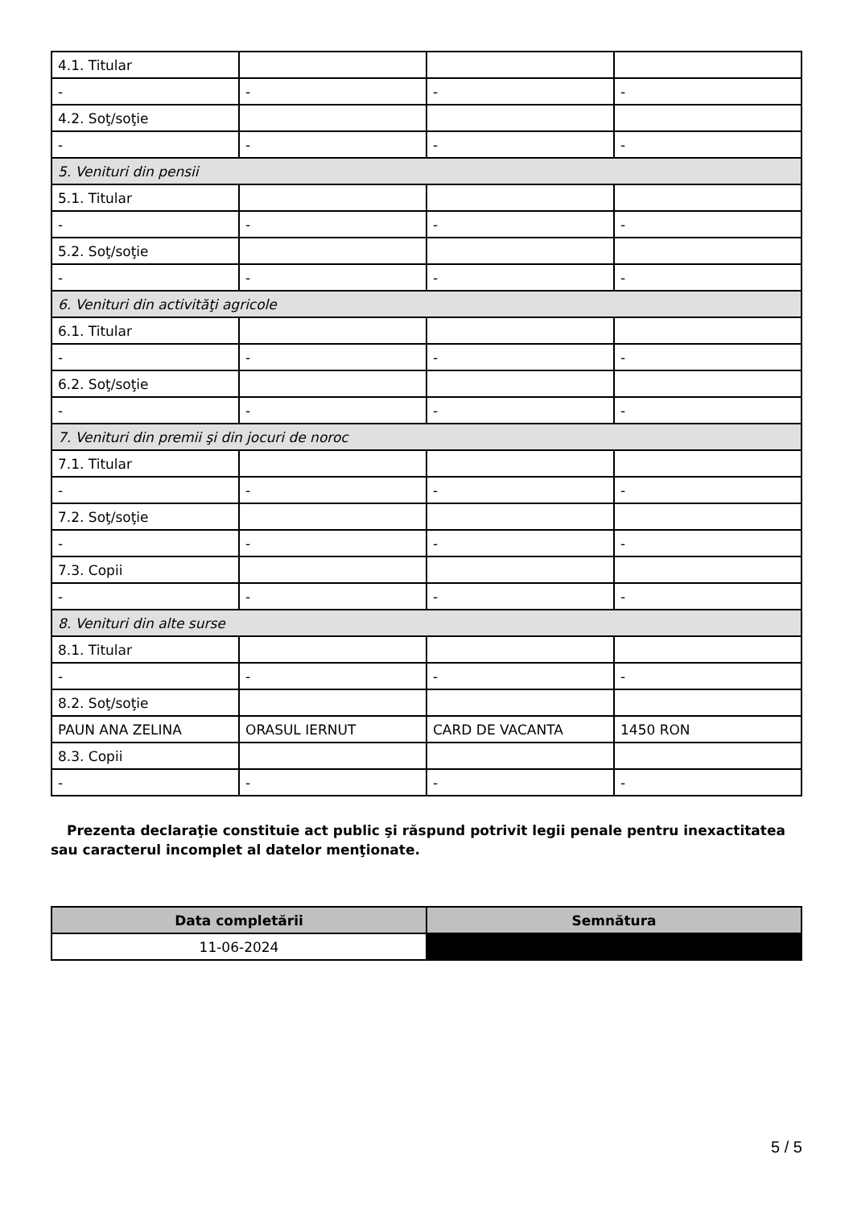| 4.1. Titular | | | |
| - | - | - | - |
| 4.2. Soţ/soţie | | | |
| - | - | - | - |
| 5. Venituri din pensii | | | |
| 5.1. Titular | | | |
| - | - | - | - |
| 5.2. Soţ/soţie | | | |
| - | - | - | - |
| 6. Venituri din activităţi agricole | | | |
| 6.1. Titular | | | |
| - | - | - | - |
| 6.2. Soţ/soţie | | | |
| - | - | - | - |
| 7. Venituri din premii şi din jocuri de noroc | | | |
| 7.1. Titular | | | |
| - | - | - | - |
| 7.2. Soţ/soţie | | | |
| - | - | - | - |
| 7.3. Copii | | | |
| - | - | - | - |
| 8. Venituri din alte surse | | | |
| 8.1. Titular | | | |
| - | - | - | - |
| 8.2. Soţ/soţie | | | |
| PAUN ANA ZELINA | ORASUL IERNUT | CARD DE VACANTA | 1450 RON |
| 8.3. Copii | | | |
| - | - | - | - |
Prezenta declaraţie constituie act public şi răspund potrivit legii penale pentru inexactitatea sau caracterul incomplet al datelor menţionate.
| Data completării | Semnătura |
| --- | --- |
| 11-06-2024 | |
5 / 5